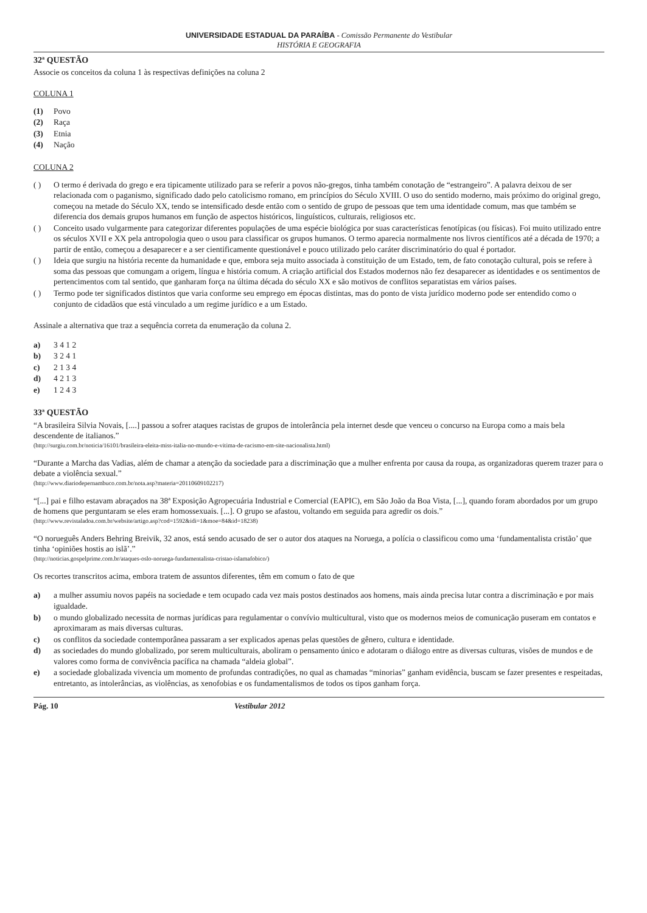UNIVERSIDADE ESTADUAL DA PARAÍBA - Comissão Permanente do Vestibular
HISTÓRIA E GEOGRAFIA
32ª QUESTÃO
Associe os conceitos da coluna 1 às respectivas definições na coluna 2
COLUNA 1
(1) Povo
(2) Raça
(3) Etnia
(4) Nação
COLUNA 2
( ) O termo é derivada do grego e era tipicamente utilizado para se referir a povos não-gregos, tinha também conotação de “estrangeiro”. A palavra deixou de ser relacionada com o paganismo, significado dado pelo catolicismo romano, em princípios do Século XVIII. O uso do sentido moderno, mais próximo do original grego, começou na metade do Século XX, tendo se intensificado desde então com o sentido de grupo de pessoas que tem uma identidade comum, mas que também se diferencia dos demais grupos humanos em função de aspectos históricos, linguísticos, culturais, religiosos etc.
( ) Conceito usado vulgarmente para categorizar diferentes populações de uma espécie biológica por suas características fenotípicas (ou físicas). Foi muito utilizado entre os séculos XVII e XX pela antropologia queo o usou para classificar os grupos humanos. O termo aparecia normalmente nos livros científicos até a década de 1970; a partir de então, começou a desaparecer e a ser cientificamente questionável e pouco utilizado pelo caráter discriminatório do qual é portador.
( ) Ideia que surgiu na história recente da humanidade e que, embora seja muito associada à constituição de um Estado, tem, de fato conotação cultural, pois se refere à soma das pessoas que comungam a origem, língua e história comum. A criação artificial dos Estados modernos não fez desaparecer as identidades e os sentimentos de pertencimentos com tal sentido, que ganharam força na última década do século XX e são motivos de conflitos separatistas em vários países.
( ) Termo pode ter significados distintos que varia conforme seu emprego em épocas distintas, mas do ponto de vista jurídico moderno pode ser entendido como o conjunto de cidadãos que está vinculado a um regime jurídico e a um Estado.
Assinale a alternativa que traz a sequência correta da enumeração da coluna 2.
a) 3 4 1 2
b) 3 2 4 1
c) 2 1 3 4
d) 4 2 1 3
e) 1 2 4 3
33ª QUESTÃO
“A brasileira Silvia Novais, [....] passou a sofrer ataques racistas de grupos de intolerância pela internet desde que venceu o concurso na Europa como a mais bela descendente de italianos.”
(http://surgiu.com.br/noticia/16101/brasileira-eleita-miss-italia-no-mundo-e-vitima-de-racismo-em-site-nacionalista.html)
“Durante a Marcha das Vadias, além de chamar a atenção da sociedade para a discriminação que a mulher enfrenta por causa da roupa, as organizadoras querem trazer para o debate a violência sexual.”
(http://www.diariodepernambuco.com.br/nota.asp?materia=20110609102217)
“[...] pai e filho estavam abraçados na 38ª Exposição Agropecuária Industrial e Comercial (EAPIC), em São João da Boa Vista, [...], quando foram abordados por um grupo de homens que perguntaram se eles eram homossexuais. [...]. O grupo se afastou, voltando em seguida para agredir os dois.”
(http://www.revistaladoa.com.br/website/artigo.asp?cod=1592&idi=1&moe=84&id=18238)
“O norueguês Anders Behring Breivik, 32 anos, está sendo acusado de ser o autor dos ataques na Noruega, a polícia o classificou como uma ‘fundamentalista cristão’ que tinha ‘opiniões hostis ao islã’.”
(http://noticias.gospelprime.com.br/ataques-oslo-noruega-fundamentalista-cristao-islamafobico/)
Os recortes transcritos acima, embora tratem de assuntos diferentes, têm em comum o fato de que
a) a mulher assumiu novos papéis na sociedade e tem ocupado cada vez mais postos destinados aos homens, mais ainda precisa lutar contra a discriminação e por mais igualdade.
b) o mundo globalizado necessita de normas jurídicas para regulamentar o convívio multicultural, visto que os modernos meios de comunicação puseram em contatos e aproximaram as mais diversas culturas.
c) os conflitos da sociedade contemporânea passaram a ser explicados apenas pelas questões de gênero, cultura e identidade.
d) as sociedades do mundo globalizado, por serem multiculturais, aboliram o pensamento único e adotaram o diálogo entre as diversas culturas, visões de mundos e de valores como forma de convivência pacífica na chamada “aldeia global”.
e) a sociedade globalizada vivencia um momento de profundas contradições, no qual as chamadas “minorias” ganham evidência, buscam se fazer presentes e respeitadas, entretanto, as intolerâncias, as violências, as xenofobias e os fundamentalismos de todos os tipos ganham força.
Pág. 10 Vestibular 2012